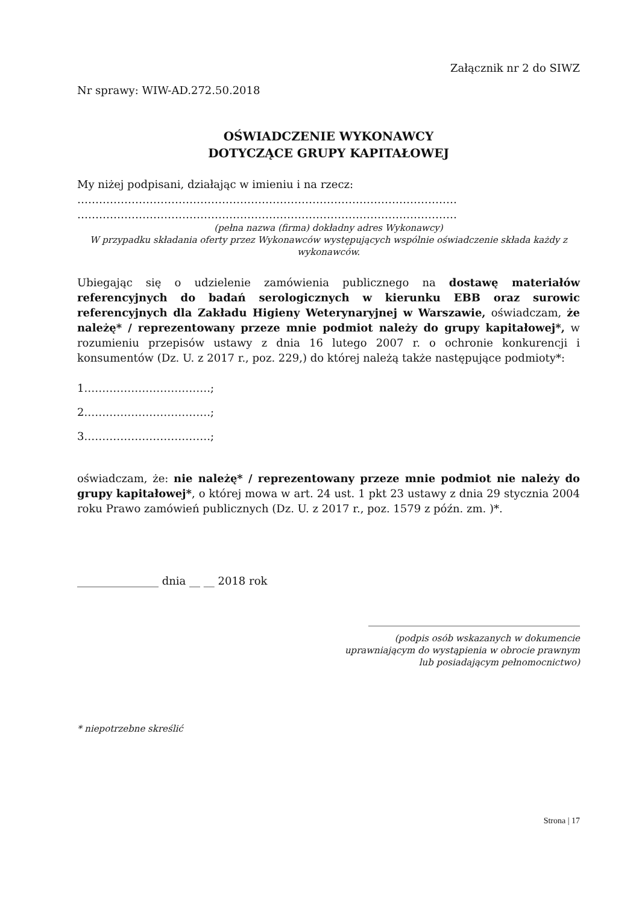Załącznik nr 2 do SIWZ
Nr sprawy: WIW-AD.272.50.2018
OŚWIADCZENIE WYKONAWCY
DOTYCZĄCE GRUPY KAPITAŁOWEJ
My niżej podpisani, działając w imieniu i na rzecz:
……………………………………………………………………………………………
……………………………………………………………………………………………
(pełna nazwa (firma) dokładny adres Wykonawcy)
W przypadku składania oferty przez Wykonawców występujących wspólnie oświadczenie składa każdy z wykonawców.
Ubiegając się o udzielenie zamówienia publicznego na dostawę materiałów referencyjnych do badań serologicznych w kierunku EBB oraz surowic referencyjnych dla Zakładu Higieny Weterynaryjnej w Warszawie, oświadczam, że należę* / reprezentowany przeze mnie podmiot należy do grupy kapitałowej*, w rozumieniu przepisów ustawy z dnia 16 lutego 2007 r. o ochronie konkurencji i konsumentów (Dz. U. z 2017 r., poz. 229,) do której należą także następujące podmioty*:
1.…………………………….;
2.…………………………….;
3.…………………………….;
oświadczam, że: nie należę* / reprezentowany przeze mnie podmiot nie należy do grupy kapitałowej*, o której mowa w art. 24 ust. 1 pkt 23 ustawy z dnia 29 stycznia 2004 roku Prawo zamówień publicznych (Dz. U. z 2017 r., poz. 1579 z późn. zm. )*.
_______________ dnia __ __ 2018 rok
_______________________________________
(podpis osób wskazanych w dokumencie
uprawniającym do wystąpienia w obrocie prawnym
lub posiadającym pełnomocnictwo)
* niepotrzebne skreślić
Strona | 17